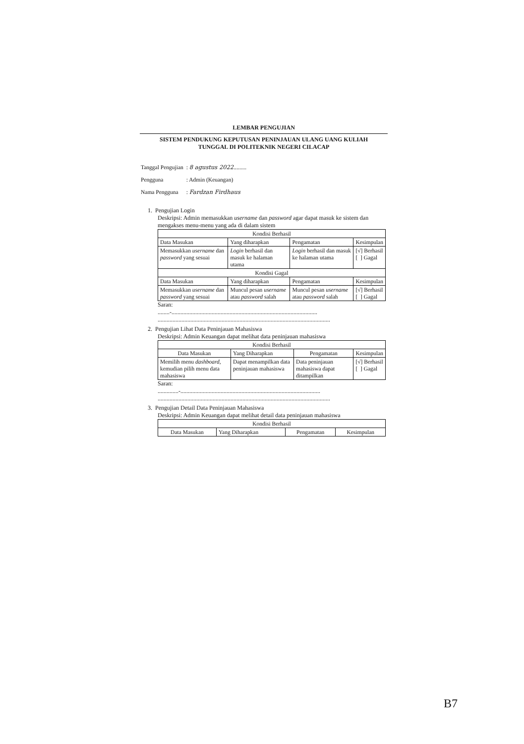LEMBAR PENGUJIAN
SISTEM PENDUKUNG KEPUTUSAN PENINJAUAN ULANG UANG KULIAH
TUNGGAL DI POLITEKNIK NEGERI CILACAP
| Tanggal Pengujian | : 8 agustus 2022 ......... |
| Pengguna | : Admin (Keuangan) |
| Nama Pengguna | : Fardzan Firdhaus |
1. Pengujian Login
Deskripsi: Admin memasukkan username dan password agar dapat masuk ke sistem dan mengakses menu-menu yang ada di dalam sistem
| Kondisi Berhasil | | | |
| --- | --- | --- | --- |
| Data Masukan | Yang diharapkan | Pengamatan | Kesimpulan |
| Memasukkan username dan password yang sesuai | Login berhasil dan masuk ke halaman utama | Login berhasil dan masuk ke halaman utama | [√] Berhasil [ ] Gagal |
| Kondisi Gagal | | | |
| Data Masukan | Yang diharapkan | Pengamatan | Kesimpulan |
| Memasukkan username dan password yang sesuai | Muncul pesan username atau password salah | Muncul pesan username atau password salah | [√] Berhasil [ ] Gagal |
Saran:
........-..................................................................................................
....................................................................................................................
2. Pengujian Lihat Data Peninjauan Mahasiswa
Deskripsi: Admin Keuangan dapat melihat data peninjauan mahasiswa
| Kondisi Berhasil | | | |
| --- | --- | --- | --- |
| Data Masukan | Yang Diharapkan | Pengamatan | Kesimpulan |
| Memilih menu dashboard , kemudian pilih menu data mahasiswa | Dapat menampilkan data peninjauan mahasiswa | Data peninjauan mahasiswa dapat ditampilkan | [√] Berhasil [ ] Gagal |
Saran:
..............-..............................................................................................
....................................................................................................................
3. Pengujian Detail Data Peninjauan Mahasiswa
Deskripsi: Admin Keuangan dapat melihat detail data peninjauan mahasiswa
| Kondisi Berhasil | | | |
| --- | --- | --- | --- |
| Data Masukan | Yang Diharapkan | Pengamatan | Kesimpulan |
B7